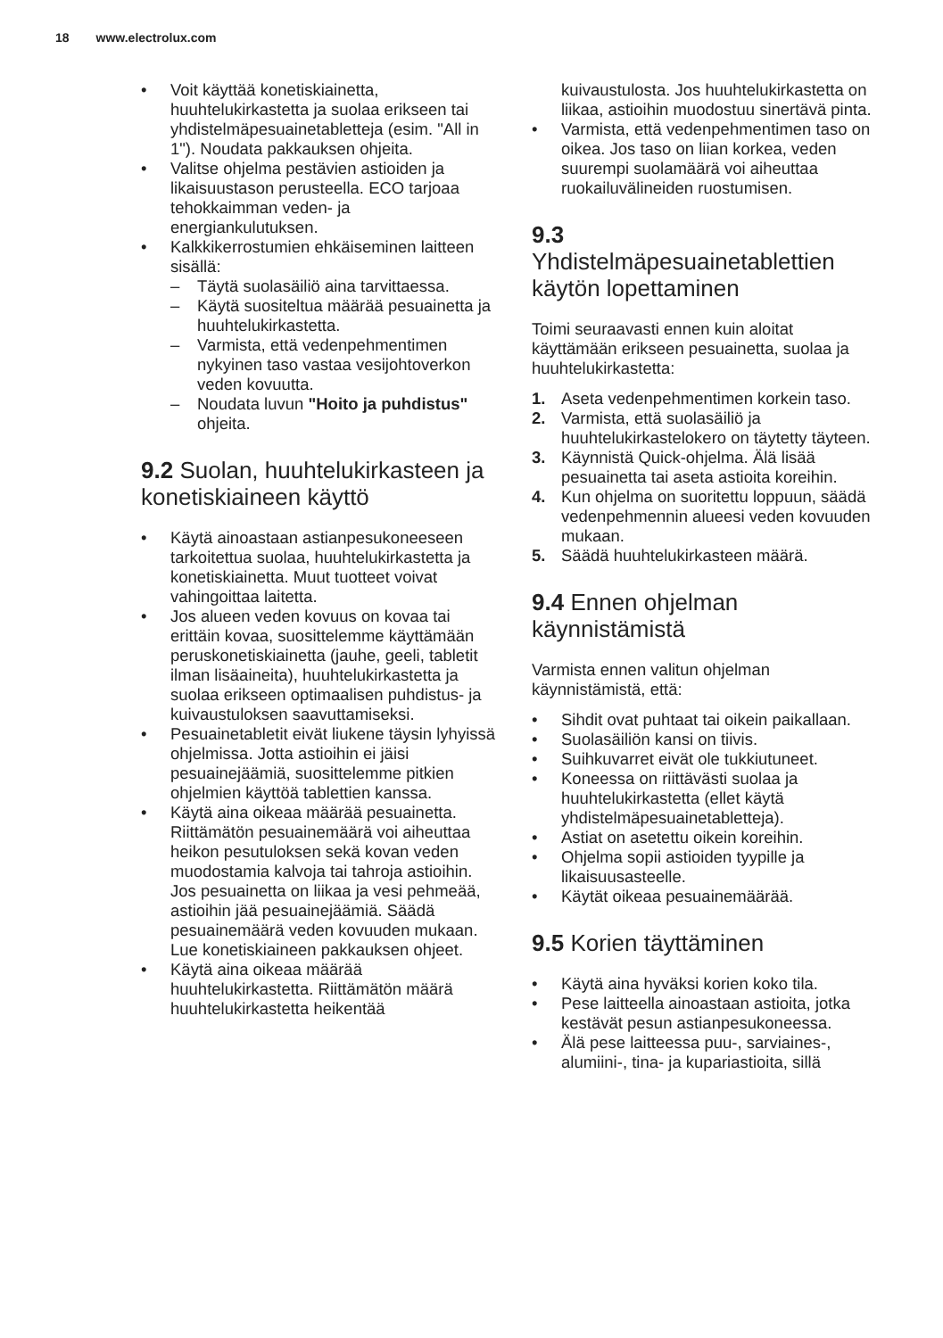18 www.electrolux.com
• Voit käyttää konetiskiainetta, huuhtelukirkastetta ja suolaa erikseen tai yhdistelmäpesuainetabletteja (esim. "All in 1"). Noudata pakkauksen ohjeita.
• Valitse ohjelma pestävien astioiden ja likaisuustason perusteella. ECO tarjoaa tehokkaimman veden- ja energiankulutuksen.
• Kalkkikerrostumien ehkäiseminen laitteen sisällä:
– Täytä suolasäiliö aina tarvittaessa.
– Käytä suositeltua määrää pesuainetta ja huuhtelukirkastetta.
– Varmista, että vedenpehmentimen nykyinen taso vastaa vesijohtoverkon veden kovuutta.
– Noudata luvun "Hoito ja puhdistus" ohjeita.
9.2 Suolan, huuhtelukirkasteen ja konetiskiaineen käyttö
• Käytä ainoastaan astianpesukoneeseen tarkoitettua suolaa, huuhtelukirkastetta ja konetiskiainetta. Muut tuotteet voivat vahingoittaa laitetta.
• Jos alueen veden kovuus on kovaa tai erittäin kovaa, suosittelemme käyttämään peruskonetiskiainetta (jauhe, geeli, tabletit ilman lisäaineita), huuhtelukirkastetta ja suolaa erikseen optimaalisen puhdistus- ja kuivaustuloksen saavuttamiseksi.
• Pesuainetabletit eivät liukene täysin lyhyissä ohjelmissa. Jotta astioihin ei jäisi pesuainejäämiä, suosittelemme pitkien ohjelmien käyttöä tablettien kanssa.
• Käytä aina oikeaa määrää pesuainetta. Riittämätön pesuainemäärä voi aiheuttaa heikon pesutuloksen sekä kovan veden muodostamia kalvoja tai tahroja astioihin. Jos pesuainetta on liikaa ja vesi pehmeää, astioihin jää pesuainejäämiä. Säädä pesuainemäärä veden kovuuden mukaan. Lue konetiskiaineen pakkauksen ohjeet.
• Käytä aina oikeaa määrää huuhtelukirkastetta. Riittämätön määrä huuhtelukirkastetta heikentää
kuivaustulosta. Jos huuhtelukirkastetta on liikaa, astioihin muodostuu sinertävä pinta.
• Varmista, että vedenpehmentimen taso on oikea. Jos taso on liian korkea, veden suurempi suolamäärä voi aiheuttaa ruokailuvälineiden ruostumisen.
9.3
Yhdistelmäpesuainetablettien käytön lopettaminen
Toimi seuraavasti ennen kuin aloitat käyttämään erikseen pesuainetta, suolaa ja huuhtelukirkastetta:
1. Aseta vedenpehmentimen korkein taso.
2. Varmista, että suolasäiliö ja huuhtelukirkastelokero on täytetty täyteen.
3. Käynnistä Quick-ohjelma. Älä lisää pesuainetta tai aseta astioita koreihin.
4. Kun ohjelma on suoritettu loppuun, säädä vedenpehmennin alueesi veden kovuuden mukaan.
5. Säädä huuhtelukirkasteen määrä.
9.4 Ennen ohjelman käynnistämistä
Varmista ennen valitun ohjelman käynnistämistä, että:
• Sihdit ovat puhtaat tai oikein paikallaan.
• Suolasäiliön kansi on tiivis.
• Suihkuvarret eivät ole tukkiutuneet.
• Koneessa on riittävästi suolaa ja huuhtelukirkastetta (ellet käytä yhdistelmäpesuainetabletteja).
• Astiat on asetettu oikein koreihin.
• Ohjelma sopii astioiden tyypille ja likaisuusasteelle.
• Käytät oikeaa pesuainemäärää.
9.5 Korien täyttäminen
• Käytä aina hyväksi korien koko tila.
• Pese laitteella ainoastaan astioita, jotka kestävät pesun astianpesukoneessa.
• Älä pese laitteessa puu-, sarviaines-, alumiini-, tina- ja kupariastioita, sillä